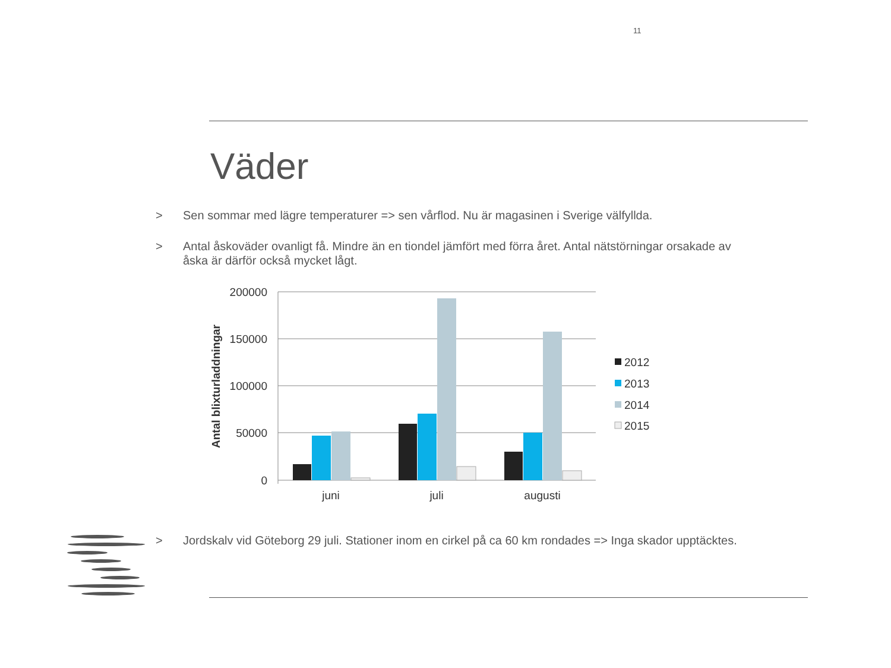11
Väder
> Sen sommar med lägre temperaturer => sen vårflod. Nu är magasinen i Sverige välfyllda.
> Antal åskoväder ovanligt få. Mindre än en tiondel jämfört med förra året. Antal nätstörningar orsakade av åska är därför också mycket lågt.
200000
150000
100000
50000
0
Antal blixturladdningar
juni
juli
augusti
2012
2013
2014
2015
> Jordskalv vid Göteborg 29 juli. Stationer inom en cirkel på ca 60 km rondades => Inga skador upptäcktes.